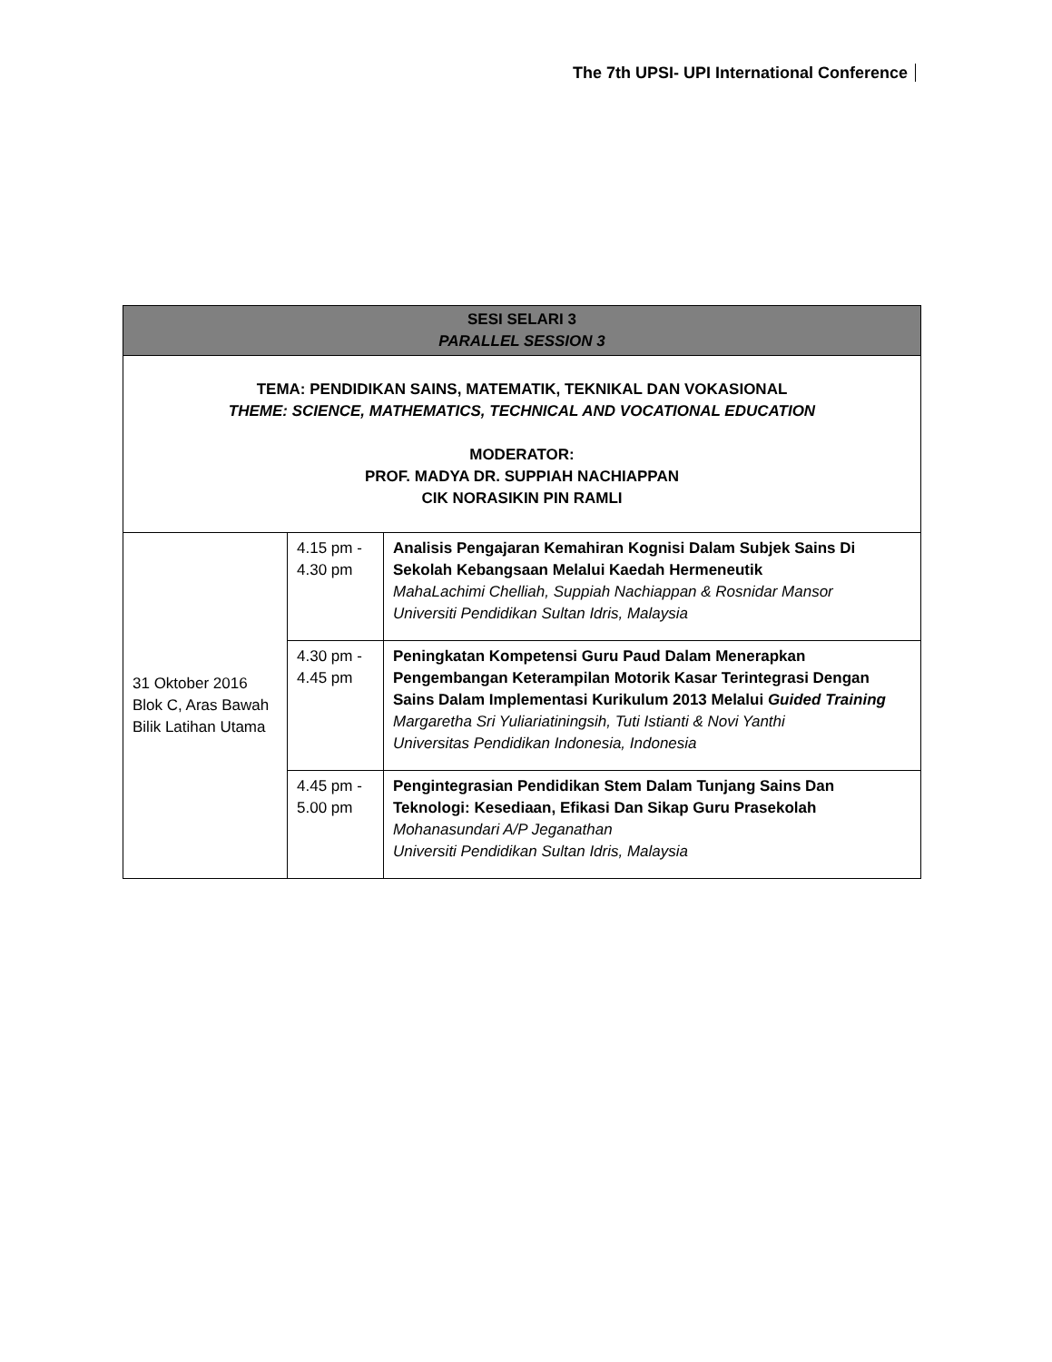The 7th UPSI- UPI International Conference
| SESI SELARI 3 PARALLEL SESSION 3 | | |
| --- | --- | --- |
| TEMA: PENDIDIKAN SAINS, MATEMATIK, TEKNIKAL DAN VOKASIONAL THEME: SCIENCE, MATHEMATICS, TECHNICAL AND VOCATIONAL EDUCATION MODERATOR: PROF. MADYA DR. SUPPIAH NACHIAPPAN CIK NORASIKIN PIN RAMLI | | |
| 31 Oktober 2016 Blok C, Aras Bawah Bilik Latihan Utama | 4.15 pm - 4.30 pm | Analisis Pengajaran Kemahiran Kognisi Dalam Subjek Sains Di Sekolah Kebangsaan Melalui Kaedah Hermeneutik MahaLachimi Chelliah, Suppiah Nachiappan & Rosnidar Mansor Universiti Pendidikan Sultan Idris, Malaysia |
| | 4.30 pm - 4.45 pm | Peningkatan Kompetensi Guru Paud Dalam Menerapkan Pengembangan Keterampilan Motorik Kasar Terintegrasi Dengan Sains Dalam Implementasi Kurikulum 2013 Melalui Guided Training Margaretha Sri Yuliariatiningsih, Tuti Istianti & Novi Yanthi Universitas Pendidikan Indonesia, Indonesia |
| | 4.45 pm - 5.00 pm | Pengintegrasian Pendidikan Stem Dalam Tunjang Sains Dan Teknologi: Kesediaan, Efikasi Dan Sikap Guru Prasekolah Mohanasundari A/P Jeganathan Universiti Pendidikan Sultan Idris, Malaysia |